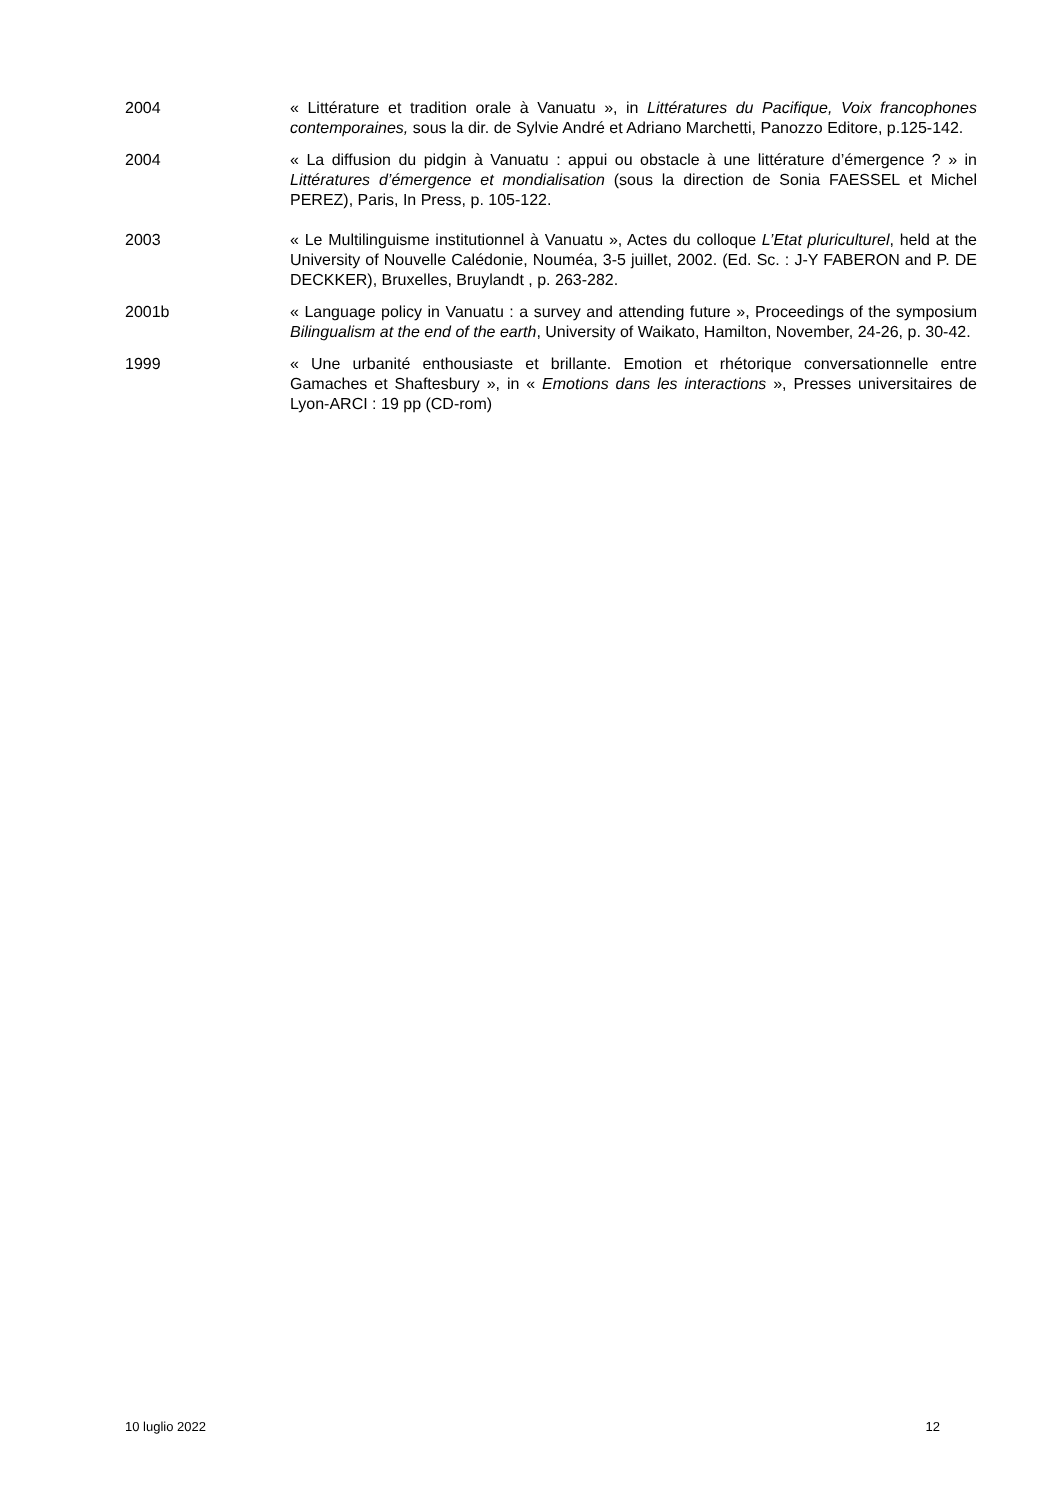2004 « Littérature et tradition orale à Vanuatu », in Littératures du Pacifique, Voix francophones contemporaines, sous la dir. de Sylvie André et Adriano Marchetti, Panozzo Editore, p.125-142.
2004 « La diffusion du pidgin à Vanuatu : appui ou obstacle à une littérature d’émergence ? » in Littératures d’émergence et mondialisation (sous la direction de Sonia FAESSEL et Michel PEREZ), Paris, In Press, p. 105-122.
2003 « Le Multilinguisme institutionnel à Vanuatu », Actes du colloque L’Etat pluriculturel, held at the University of Nouvelle Calédonie, Nouméa, 3-5 juillet, 2002. (Ed. Sc. : J-Y FABERON and P. DE DECKKER), Bruxelles, Bruylandt , p. 263-282.
2001b « Language policy in Vanuatu : a survey and attending future », Proceedings of the symposium Bilingualism at the end of the earth, University of Waikato, Hamilton, November, 24-26, p. 30-42.
1999 « Une urbanité enthousiaste et brillante. Emotion et rhétorique conversationnelle entre Gamaches et Shaftesbury », in « Emotions dans les interactions », Presses universitaires de Lyon-ARCI : 19 pp (CD-rom)
10 luglio 2022 12